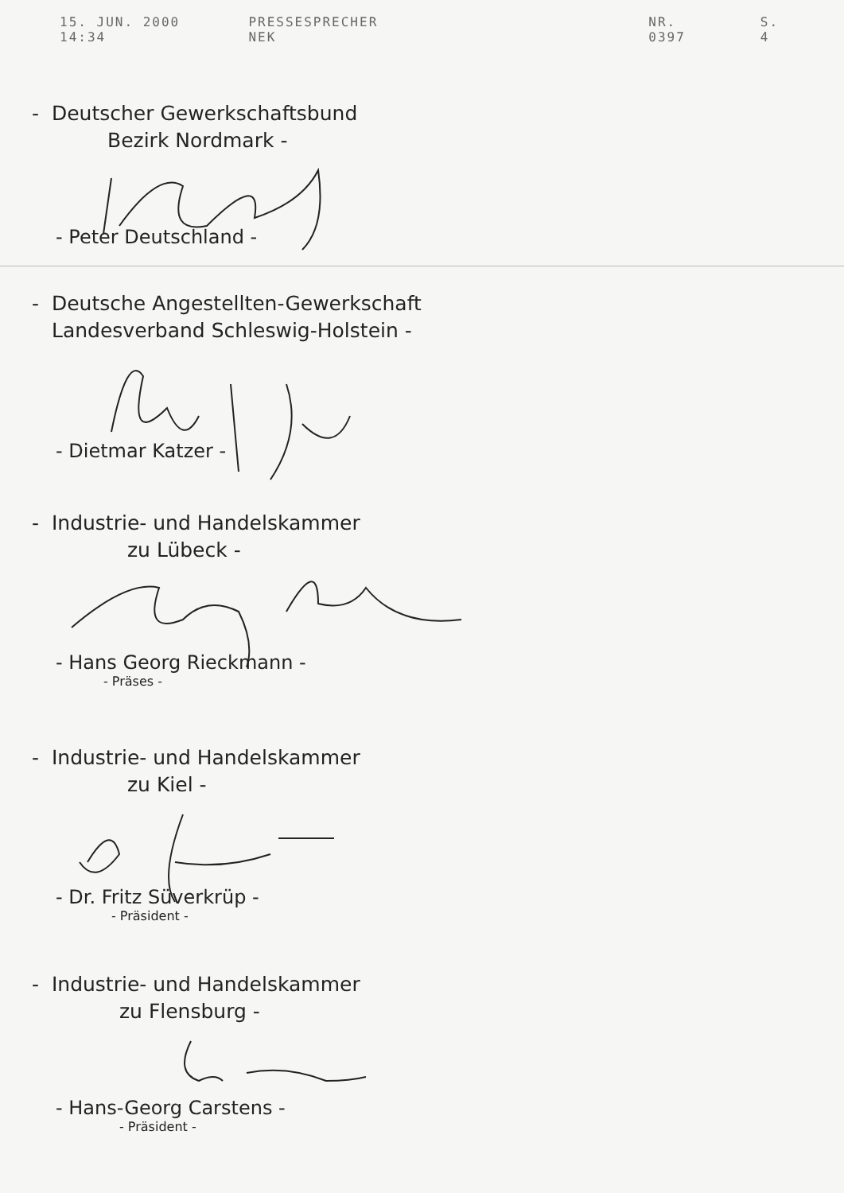15. JUN. 2000 14:34 PRESSESPRECHER NEK NR. 0397 S. 4
- Deutscher Gewerkschaftsbund
Bezirk Nordmark -
- Peter Deutschland -
- Deutsche Angestellten-Gewerkschaft
Landesverband Schleswig-Holstein -
- Dietmar Katzer -
- Industrie- und Handelskammer
zu Lübeck -
- Hans Georg Rieckmann -
- Präses -
- Industrie- und Handelskammer
zu Kiel -
- Dr. Fritz Süverkrüp -
- Präsident -
- Industrie- und Handelskammer
zu Flensburg -
- Hans-Georg Carstens -
- Präsident -